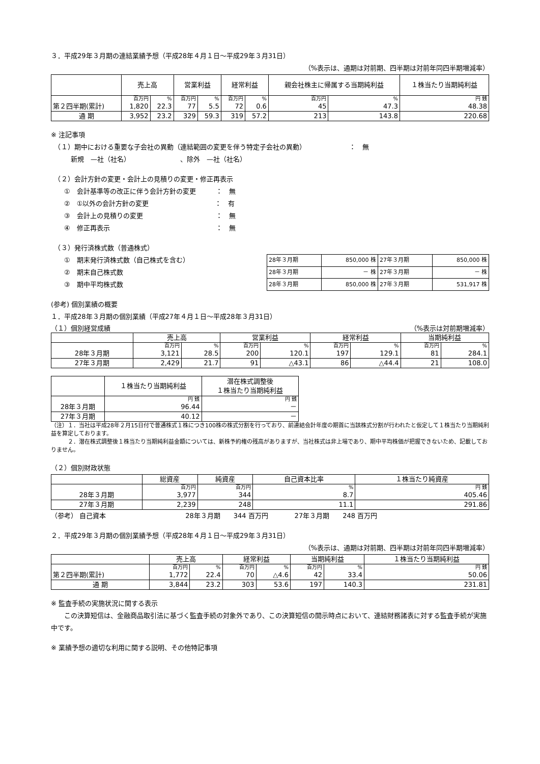３．平成29年３月期の連結業績予想（平成28年４月１日～平成29年３月31日）
（%表示は、通期は対前期、四半期は対前年同四半期増減率）
| | 売上高 | | 営業利益 | | 経常利益 | | 親会社株主に帰属する当期純利益 | | １株当たり当期純利益 |
| --- | --- | --- | --- | --- | --- | --- | --- | --- | --- |
| | 百万円 | % | 百万円 | % | 百万円 | % | 百万円 | % | 円 銭 |
| 第２四半期(累計) | 1,820 | 22.3 | 77 | 5.5 | 72 | 0.6 | 45 | 47.3 | 48.38 |
| 通 期 | 3,952 | 23.2 | 329 | 59.3 | 319 | 57.2 | 213 | 143.8 | 220.68 |
※ 注記事項
　（１）期中における重要な子会社の異動（連結範囲の変更を伴う特定子会社の異動）　　　　　　　：　無
　　　新規　—社（社名）　　　　　　　　、除外　—社（社名）
　（２）会計方針の変更・会計上の見積りの変更・修正再表示
　　①　会計基準等の改正に伴う会計方針の変更　　　：　無
　　②　①以外の会計方針の変更　　　　　　　　　　：　有
　　③　会計上の見積りの変更　　　　　　　　　　　：　無
　　④　修正再表示　　　　　　　　　　　　　　　　：　無
　（３）発行済株式数（普通株式）
　　①　期末発行済株式数（自己株式を含む）
　　②　期末自己株式数
　　③　期中平均株式数
| 28年３月期 | 850,000 株 | 27年３月期 | 850,000 株 |
| 28年３月期 | － 株 | 27年３月期 | － 株 |
| 28年３月期 | 850,000 株 | 27年３月期 | 531,917 株 |
(参考) 個別業績の概要
１．平成28年３月期の個別業績（平成27年４月１日～平成28年３月31日）
（１）個別経営成績 （%表示は対前期増減率）
| | 売上高 | | 営業利益 | | 経常利益 | | 当期純利益 | |
| --- | --- | --- | --- | --- | --- | --- | --- | --- |
| | 百万円 | % | 百万円 | % | 百万円 | % | 百万円 | % |
| 28年３月期 | 3,121 | 28.5 | 200 | 120.1 | 197 | 129.1 | 81 | 284.1 |
| 27年３月期 | 2,429 | 21.7 | 91 | △43.1 | 86 | △44.4 | 21 | 108.0 |
| | １株当たり当期純利益 | 潜在株式調整後 １株当たり当期純利益 |
| --- | --- | --- |
| | 円 銭 | 円 銭 |
| 28年３月期 | 96.44 | － |
| 27年３月期 | 40.12 | － |
（注）１．当社は平成28年２月15日付で普通株式１株につき100株の株式分割を行っており、前連結会計年度の期首に当該株式分割が行われたと仮定して１株当たり当期純利益を算定しております。
　　　２．潜在株式調整後１株当たり当期純利益金額については、新株予約権の残高がありますが、当社株式は非上場であり、期中平均株価が把握できないため、記載しておりません。
（２）個別財政状態
| | 総資産 | 純資産 | 自己資本比率 | １株当たり純資産 |
| --- | --- | --- | --- | --- |
| | 百万円 | 百万円 | % | 円 銭 |
| 28年３月期 | 3,977 | 344 | 8.7 | 405.46 |
| 27年３月期 | 2,239 | 248 | 11.1 | 291.86 |
（参考） 自己資本　　　　　　　　　　　　28年３月期　　344 百万円　　　　27年３月期　　248 百万円
２．平成29年３月期の個別業績予想（平成28年４月１日～平成29年３月31日）
（%表示は、通期は対前期、四半期は対前年同四半期増減率）
| | 売上高 | | 経常利益 | | 当期純利益 | | １株当たり当期純利益 |
| --- | --- | --- | --- | --- | --- | --- | --- |
| | 百万円 | % | 百万円 | % | 百万円 | % | 円 銭 |
| 第２四半期(累計) | 1,772 | 22.4 | 70 | △4.6 | 42 | 33.4 | 50.06 |
| 通 期 | 3,844 | 23.2 | 303 | 53.6 | 197 | 140.3 | 231.81 |
※ 監査手続の実施状況に関する表示
　　この決算短信は、金融商品取引法に基づく監査手続の対象外であり、この決算短信の開示時点において、連結財務諸表に対する監査手続が実施中です。
※ 業績予想の適切な利用に関する説明、その他特記事項